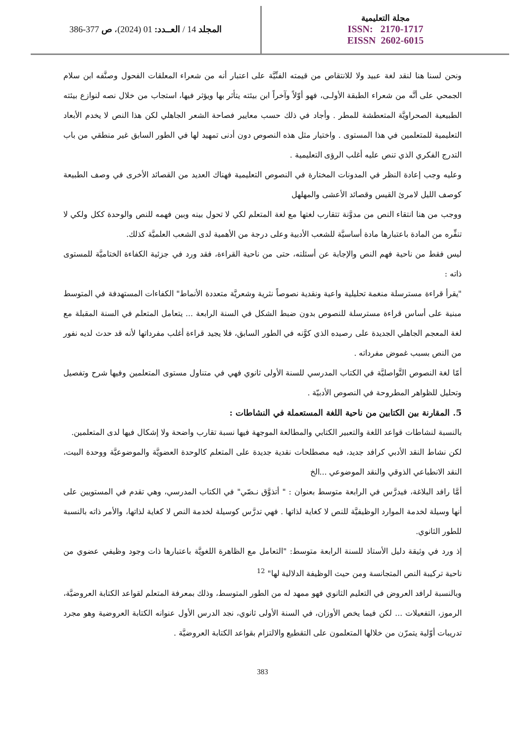مجلة التعليمية
ISSN: 2170-1717
EISSN 2602-6015
المجلد 14 / العــدد: 01 (2024)، ص 377-386
ونحن لسنا هنا لنقد لغة عبيد ولا للانتقاص من قيمته الفنِّيَّة على اعتبار أنه من شعراء المعلقات الفحول وصنَّفه ابن سلام الجمحي على أنَّه من شعراء الطبقة الأولـى، فهو أوّلاً وآخراً ابن بيئته يتأثر بها ويؤثر فيها، استجاب من خلال نصه لنوازع بيئته الطبيعية الصحراويَّة المتعطشة للمطر . وأجاد في ذلك حسب معايير فصاحة الشعر الجاهلي لكن هذا النص لا يخدم الأبعاد التعليمية للمتعلمين في هذا المستوى . واختيار مثل هذه النصوص دون أدنى تمهيد لها في الطور السابق غير منطقي من باب التدرج الفكري الذي تنص عليه أغلب الرؤى التعليمية .
وعليه وجب إعادة النظر في المدونات المختارة في النصوص التعليمية فهناك العديد من القصائد الأخرى في وصف الطبيعة كوصف الليل لامرئ القيس وقصائد الأعشى والمهلهل
ووجب من هنا انتقاء النص من مدوَّنة تتقارب لغتها مع لغة المتعلم لكي لا تحول بينه وبين فهمه للنص والوحدة ككل ولكي لا تنفِّره من المادة باعتبارها مادة أساسيَّة للشعب الأدبية وعلى درجة من الأهمية لدى الشعب العلميَّة كذلك.
ليس فقط من ناحية فهم النص والإجابة عن أسئلته، حتى من ناحية القراءة، فقد ورد في جزئية الكفاءة الختاميَّة للمستوى ذاته :
"يقرأ قراءة مسترسلة منغمة تحليلية واعية ونقدية نصوصاً نثرية وشعريَّة متعددة الأنماط" الكفاءات المستهدفة في المتوسط مبنية على أساس قراءة مسترسلة للنصوص بدون ضبط الشكل في السنة الرابعة ... يتعامل المتعلم في السنة المقبلة مع لغة المعجم الجاهلي الجديدة على رصيده الذي كوَّنه في الطور السابق، فلا يجيد قراءة أغلب مفرداتها لأنه قد حدث لديه نفور من النص بسبب غموض مفرداته .
أمّا لغة النصوص التَّواصليَّة في الكتاب المدرسي للسنة الأولى ثانوي فهي في متناول مستوى المتعلمين وفيها شرح وتفصيل وتحليل للظواهر المطروحة في النصوص الأدبيّة .
5. المقارنة بين الكتابين من ناحية اللغة المستعملة في النشاطات :
بالنسبة لنشاطات قواعد اللغة والتعبير الكتابي والمطالعة الموجهة فيها نسبة تقارب واضحة ولا إشكال فيها لدى المتعلمين.
لكن نشاط النقد الأدبي كرافد جديد، فيه مصطلحات نقدية جديدة على المتعلم كالوحدة العضويَّة والموضوعيَّة ووحدة البيت، النقد الانطباعي الذوقي والنقد الموضوعي ...الخ
أمَّا رافد البلاغة، فيدرَّس في الرابعة متوسط بعنوان : " أتذوَّق نـصّي" في الكتاب المدرسي، وهي تقدم في المستويين على أنها وسيلة لخدمة الموارد الوظيفيَّة للنص لا كغاية لذاتها . فهي تدرَّس كوسيلة لخدمة النص لا كغاية لذاتها، والأمر ذاته بالنسبة للطور الثانوي.
إذ ورد في وثيقة دليل الأستاذ للسنة الرابعة متوسط: "التعامل مع الظاهرة اللغويَّة باعتبارها ذات وجود وظيفي عضوي من ناحية تركيبة النص المتجانسة ومن حيث الوظيفة الدلالية لها" <sup>12</sup>
وبالنسبة لرافد العروض في التعليم الثانوي فهو ممهد له من الطور المتوسط، وذلك بمعرفة المتعلم لقواعد الكتابة العروضيَّة، الرموز، التفعيلات ... لكن فيما يخص الأوزان، في السنة الأولى ثانوي، نجد الدرس الأول عنوانه الكتابة العروضية وهو مجرد تدريبات أوّلية يتمرّن من خلالها المتعلمون على التقطيع والالتزام بقواعد الكتابة العروضيَّة .
383